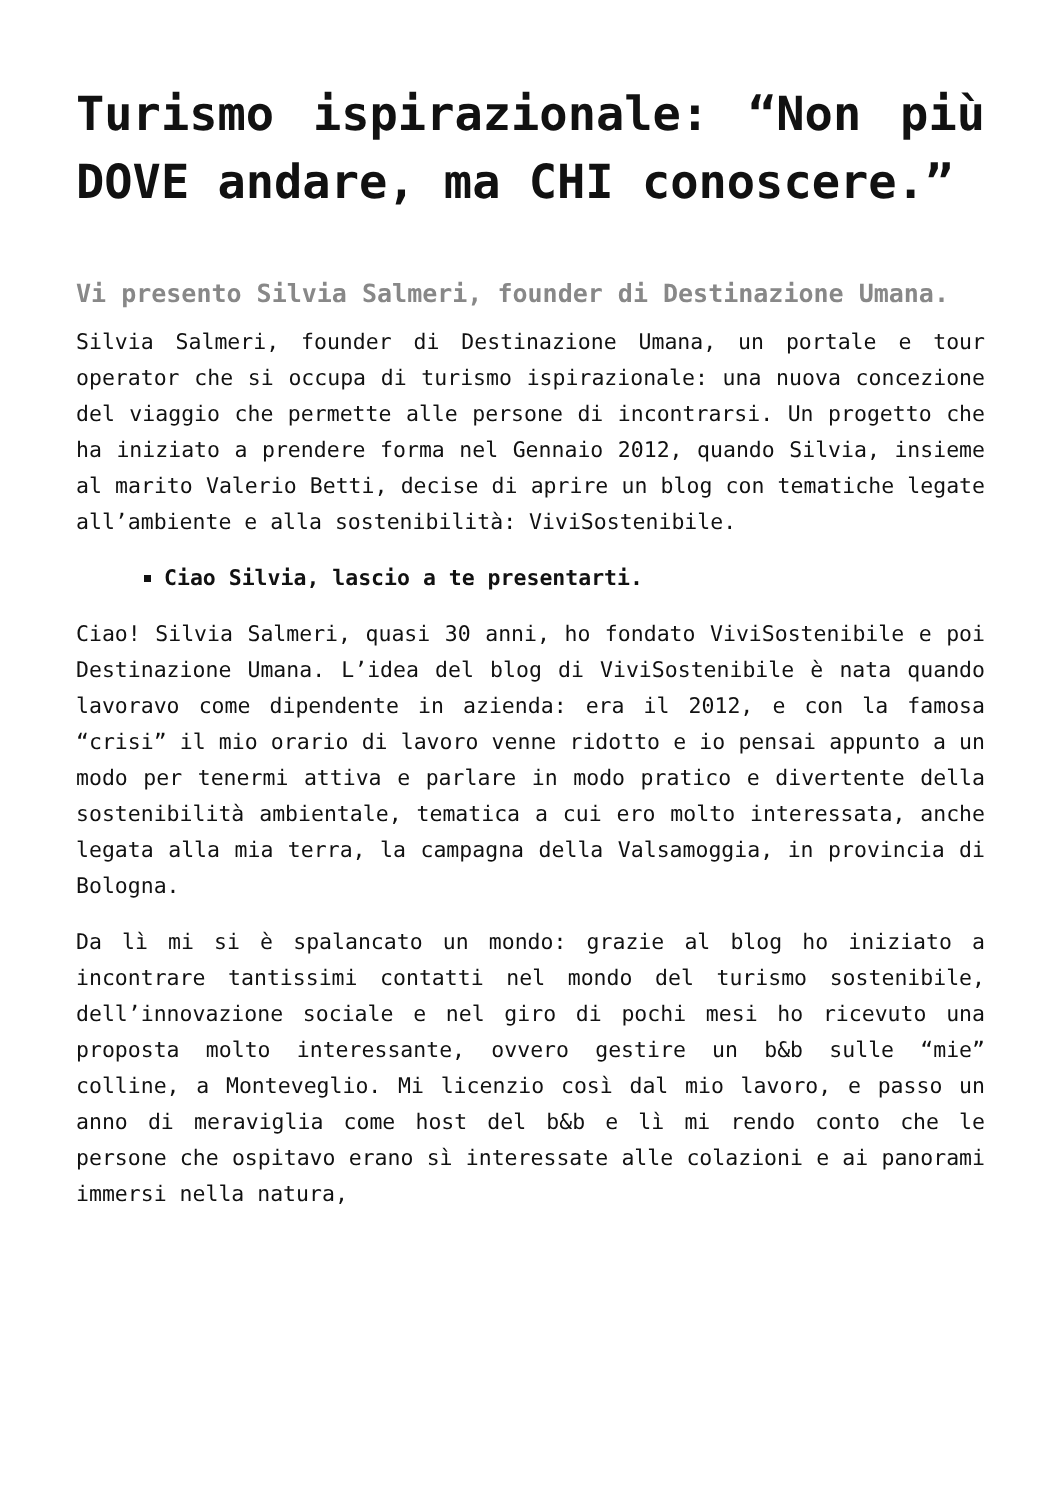Turismo ispirazionale: “Non più DOVE andare, ma CHI conoscere.”
Vi presento Silvia Salmeri, founder di Destinazione Umana.
Silvia Salmeri, founder di Destinazione Umana, un portale e tour operator che si occupa di turismo ispirazionale: una nuova concezione del viaggio che permette alle persone di incontrarsi. Un progetto che ha iniziato a prendere forma nel Gennaio 2012, quando Silvia, insieme al marito Valerio Betti, decise di aprire un blog con tematiche legate all’ambiente e alla sostenibilità: ViviSostenibile.
Ciao Silvia, lascio a te presentarti.
Ciao! Silvia Salmeri, quasi 30 anni, ho fondato ViviSostenibile e poi Destinazione Umana. L’idea del blog di ViviSostenibile è nata quando lavoravo come dipendente in azienda: era il 2012, e con la famosa “crisi” il mio orario di lavoro venne ridotto e io pensai appunto a un modo per tenermi attiva e parlare in modo pratico e divertente della sostenibilità ambientale, tematica a cui ero molto interessata, anche legata alla mia terra, la campagna della Valsamoggia, in provincia di Bologna.
Da lì mi si è spalancato un mondo: grazie al blog ho iniziato a incontrare tantissimi contatti nel mondo del turismo sostenibile, dell’innovazione sociale e nel giro di pochi mesi ho ricevuto una proposta molto interessante, ovvero gestire un b&b sulle “mie” colline, a Monteveglio. Mi licenzio così dal mio lavoro, e passo un anno di meraviglia come host del b&b e lì mi rendo conto che le persone che ospitavo erano sì interessate alle colazioni e ai panorami immersi nella natura,